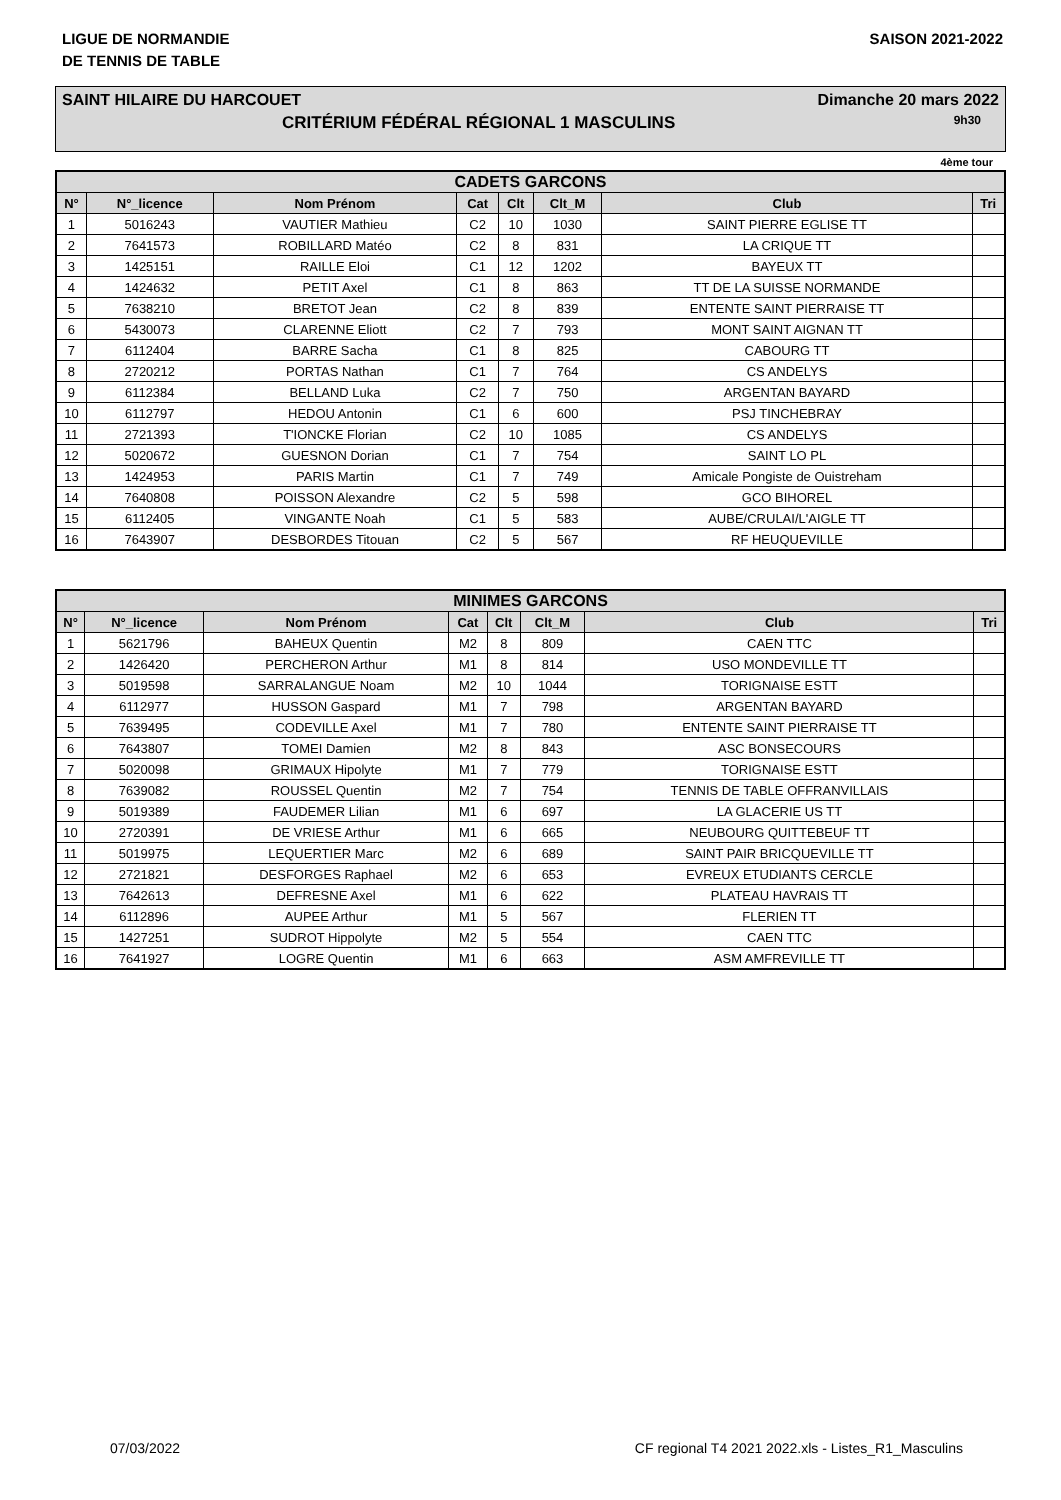LIGUE DE NORMANDIE
DE TENNIS DE TABLE
SAISON 2021-2022
SAINT HILAIRE DU HARCOUET Dimanche 20 mars 2022
CRITÉRIUM FÉDÉRAL RÉGIONAL 1 MASCULINS 9h30
4ème tour
| CADETS GARCONS | | | | | | | |
| --- | --- | --- | --- | --- | --- | --- | --- |
| N° | N°_licence | Nom Prénom | Cat | Clt | Clt_M | Club | Tri |
| 1 | 5016243 | VAUTIER Mathieu | C2 | 10 | 1030 | SAINT PIERRE EGLISE TT | |
| 2 | 7641573 | ROBILLARD Matéo | C2 | 8 | 831 | LA CRIQUE TT | |
| 3 | 1425151 | RAILLE Eloi | C1 | 12 | 1202 | BAYEUX TT | |
| 4 | 1424632 | PETIT Axel | C1 | 8 | 863 | TT DE LA SUISSE NORMANDE | |
| 5 | 7638210 | BRETOT Jean | C2 | 8 | 839 | ENTENTE SAINT PIERRAISE TT | |
| 6 | 5430073 | CLARENNE Eliott | C2 | 7 | 793 | MONT SAINT AIGNAN TT | |
| 7 | 6112404 | BARRE Sacha | C1 | 8 | 825 | CABOURG TT | |
| 8 | 2720212 | PORTAS Nathan | C1 | 7 | 764 | CS ANDELYS | |
| 9 | 6112384 | BELLAND Luka | C2 | 7 | 750 | ARGENTAN BAYARD | |
| 10 | 6112797 | HEDOU Antonin | C1 | 6 | 600 | PSJ TINCHEBRAY | |
| 11 | 2721393 | T'IONCKE Florian | C2 | 10 | 1085 | CS ANDELYS | |
| 12 | 5020672 | GUESNON Dorian | C1 | 7 | 754 | SAINT LO PL | |
| 13 | 1424953 | PARIS Martin | C1 | 7 | 749 | Amicale Pongiste de Ouistreham | |
| 14 | 7640808 | POISSON Alexandre | C2 | 5 | 598 | GCO BIHOREL | |
| 15 | 6112405 | VINGANTE Noah | C1 | 5 | 583 | AUBE/CRULAI/L'AIGLE TT | |
| 16 | 7643907 | DESBORDES Titouan | C2 | 5 | 567 | RF HEUQUEVILLE | |
| MINIMES GARCONS | | | | | | | |
| --- | --- | --- | --- | --- | --- | --- | --- |
| N° | N°_licence | Nom Prénom | Cat | Clt | Clt_M | Club | Tri |
| 1 | 5621796 | BAHEUX Quentin | M2 | 8 | 809 | CAEN TTC | |
| 2 | 1426420 | PERCHERON Arthur | M1 | 8 | 814 | USO MONDEVILLE TT | |
| 3 | 5019598 | SARRALANGUE Noam | M2 | 10 | 1044 | TORIGNAISE ESTT | |
| 4 | 6112977 | HUSSON Gaspard | M1 | 7 | 798 | ARGENTAN BAYARD | |
| 5 | 7639495 | CODEVILLE Axel | M1 | 7 | 780 | ENTENTE SAINT PIERRAISE TT | |
| 6 | 7643807 | TOMEI Damien | M2 | 8 | 843 | ASC BONSECOURS | |
| 7 | 5020098 | GRIMAUX Hipolyte | M1 | 7 | 779 | TORIGNAISE ESTT | |
| 8 | 7639082 | ROUSSEL Quentin | M2 | 7 | 754 | TENNIS DE TABLE OFFRANVILLAIS | |
| 9 | 5019389 | FAUDEMER Lilian | M1 | 6 | 697 | LA GLACERIE US TT | |
| 10 | 2720391 | DE VRIESE Arthur | M1 | 6 | 665 | NEUBOURG QUITTEBEUF TT | |
| 11 | 5019975 | LEQUERTIER Marc | M2 | 6 | 689 | SAINT PAIR BRICQUEVILLE TT | |
| 12 | 2721821 | DESFORGES Raphael | M2 | 6 | 653 | EVREUX ETUDIANTS CERCLE | |
| 13 | 7642613 | DEFRESNE Axel | M1 | 6 | 622 | PLATEAU HAVRAIS TT | |
| 14 | 6112896 | AUPEE Arthur | M1 | 5 | 567 | FLERIEN TT | |
| 15 | 1427251 | SUDROT Hippolyte | M2 | 5 | 554 | CAEN TTC | |
| 16 | 7641927 | LOGRE Quentin | M1 | 6 | 663 | ASM AMFREVILLE TT | |
07/03/2022 CF regional T4 2021 2022.xls - Listes_R1_Masculins